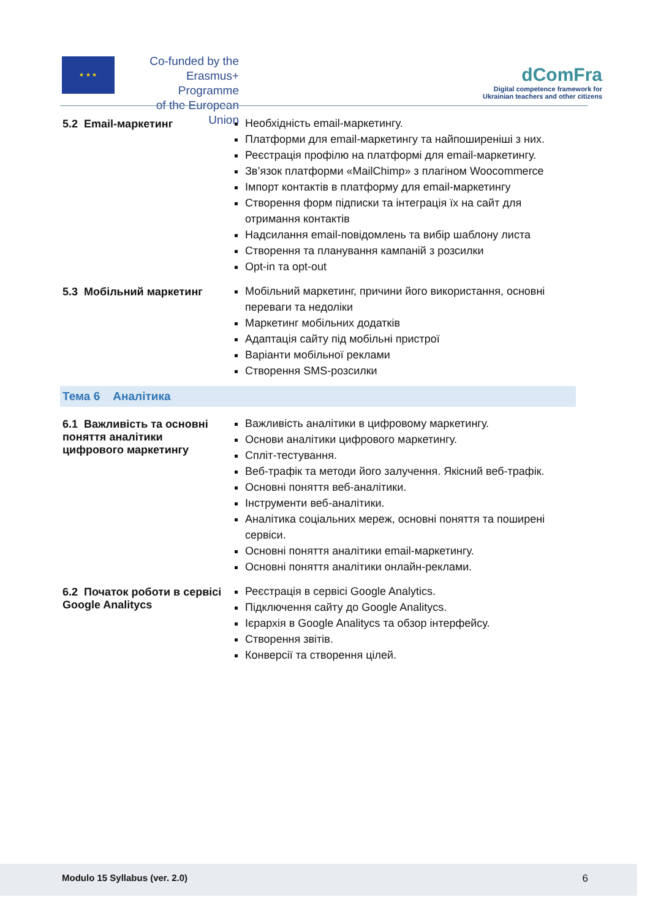★ ★ ★
Co-funded by the
Erasmus+ Programme
of the European Union
dComFra
Digital competence framework for
Ukrainian teachers and other citizens
| 5.2 Email-маркетинг | Необхідність email-маркетингу. Платформи для email-маркетингу та найпоширеніші з них. Реєстрація профілю на платформі для email-маркетингу. Зв’язок платформи «MailChimp» з плагіном Woocommerce Імпорт контактів в платформу для email-маркетингу Створення форм підписки та інтеграція їх на сайт для отримання контактів Надсилання email-повідомлень та вибір шаблону листа Створення та планування кампаній з розсилки Opt-in та opt-out |
| 5.3 Мобільний маркетинг | Мобільний маркетинг, причини його використання, основні переваги та недоліки Маркетинг мобільних додатків Адаптація сайту під мобільні пристрої Варіанти мобільної реклами Створення SMS-розсилки |
| Тема 6 Аналітика | |
| 6.1 Важливість та основні поняття аналітики цифрового маркетингу | Важливість аналітики в цифровому маркетингу. Основи аналітики цифрового маркетингу. Спліт-тестування. Веб-трафік та методи його залучення. Якісний веб-трафік. Основні поняття веб-аналітики. Інструменти веб-аналітики. Аналітика соціальних мереж, основні поняття та поширені сервіси. Основні поняття аналітики email-маркетингу. Основні поняття аналітики онлайн-реклами. |
| 6.2 Початок роботи в сервісі Google Analitycs | Реєстрація в сервісі Google Analytics. Підключення сайту до Google Analitycs. Ієрархія в Google Analitycs та обзор інтерфейсу. Створення звітів. Конверсії та створення цілей. |
Modulo 15 Syllabus (ver. 2.0) 6